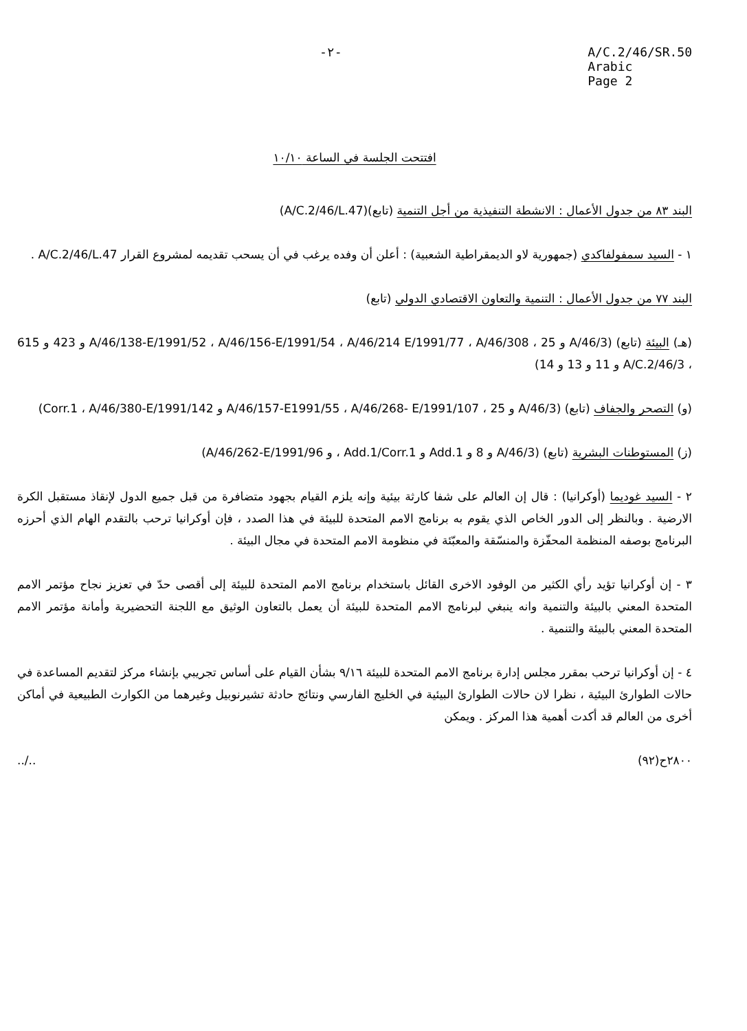-٢- A/C.2/46/SR.50
Arabic
Page 2
افتتحت الجلسة في الساعة ١٠/١٠
البند ٨٣ من جدول الأعمال : الانشطة التنفيذية من أجل التنمية (تابع)(A/C.2/46/L.47)
١ - السيد سمفولفاكدي (جمهورية لاو الديمقراطية الشعبية) : أعلن أن وفده يرغب في أن يسحب تقديمه لمشروع القرار A/C.2/46/L.47 .
البند ٧٧ من جدول الأعمال : التنمية والتعاون الاقتصادي الدولي (تابع)
(هـ) البيئة (تابع) (A/46/3 و 25 ، A/46/138-E/1991/52 ، A/46/156-E/1991/54 ، A/46/214 E/1991/77 ، A/46/308 و 423 و 615 ، A/C.2/46/3 و 11 و 13 و 14)
(و) التصحر والجفاف (تابع) (A/46/3 و 25 ، A/46/157-E1991/55 ، A/46/268- E/1991/107 و Corr.1 ، A/46/380-E/1991/142)
(ز) المستوطنات البشرية (تابع) (A/46/3 و 8 و Add.1 و Add.1/Corr.1 ، و A/46/262-E/1991/96)
٢ - السيد غوديما (أوكرانيا) : قال إن العالم على شفا كارثة بيئية وإنه يلزم القيام بجهود متضافرة من قبل جميع الدول لإنقاذ مستقبل الكرة الارضية . وبالنظر إلى الدور الخاص الذي يقوم به برنامج الامم المتحدة للبيئة في هذا الصدد ، فإن أوكرانيا ترحب بالتقدم الهام الذي أحرزه البرنامج بوصفه المنظمة المحفّزة والمنسّقة والمعبّئة في منظومة الامم المتحدة في مجال البيئة .
٣ - إن أوكرانيا تؤيد رأي الكثير من الوفود الاخرى القائل باستخدام برنامج الامم المتحدة للبيئة إلى أقصى حدّ في تعزيز نجاح مؤتمر الامم المتحدة المعني بالبيئة والتنمية وانه ينبغي لبرنامج الامم المتحدة للبيئة أن يعمل بالتعاون الوثيق مع اللجنة التحضيرية وأمانة مؤتمر الامم المتحدة المعني بالبيئة والتنمية .
٤ - إن أوكرانيا ترحب بمقرر مجلس إدارة برنامج الامم المتحدة للبيئة ٩/١٦ بشأن القيام على أساس تجريبي بإنشاء مركز لتقديم المساعدة في حالات الطوارئ البيئية ، نظرا لان حالات الطوارئ البيئية في الخليج الفارسي ونتائج حادثة تشيرنوبيل وغيرهما من الكوارث الطبيعية في أماكن أخرى من العالم قد أكدت أهمية هذا المركز . ويمكن
٢٨٠٠ح(٩٢)../..